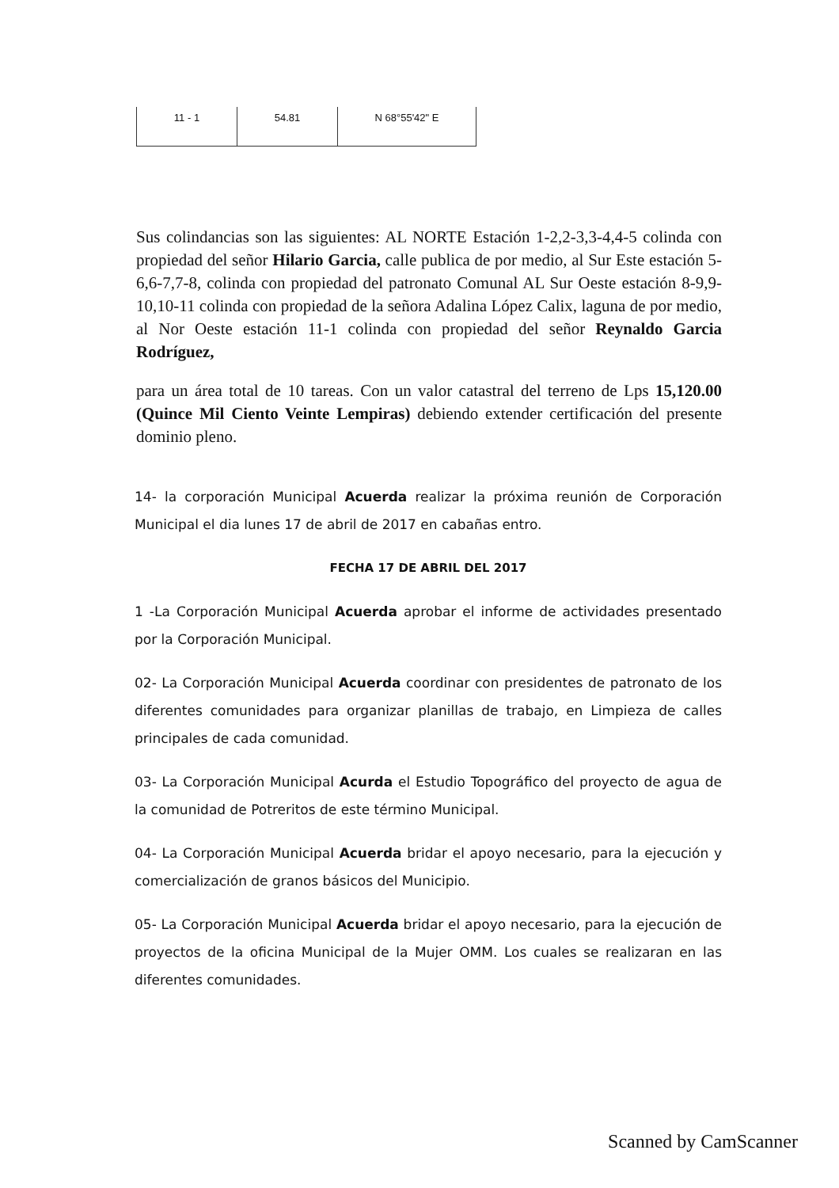| 11 - 1 | 54.81 | N 68°55'42" E |
Sus colindancias son las siguientes: AL NORTE Estación 1-2,2-3,3-4,4-5 colinda con propiedad del señor Hilario Garcia, calle publica de por medio, al Sur Este estación 5-6,6-7,7-8, colinda con propiedad del patronato Comunal AL Sur Oeste estación 8-9,9-10,10-11 colinda con propiedad de la señora Adalina López Calix, laguna de por medio, al Nor Oeste estación 11-1 colinda con propiedad del señor Reynaldo Garcia Rodríguez,
para un área total de 10 tareas. Con un valor catastral del terreno de Lps 15,120.00 (Quince Mil Ciento Veinte Lempiras) debiendo extender certificación del presente dominio pleno.
14- la corporación Municipal Acuerda realizar la próxima reunión de Corporación Municipal el dia lunes 17 de abril de 2017 en cabañas entro.
FECHA 17 DE ABRIL DEL 2017
1 -La Corporación Municipal Acuerda aprobar el informe de actividades presentado por la Corporación Municipal.
02- La Corporación Municipal Acuerda coordinar con presidentes de patronato de los diferentes comunidades para organizar planillas de trabajo, en Limpieza de calles principales de cada comunidad.
03- La Corporación Municipal Acurda el Estudio Topográfico del proyecto de agua de la comunidad de Potreritos de este término Municipal.
04- La Corporación Municipal Acuerda bridar el apoyo necesario, para la ejecución y comercialización de granos básicos del Municipio.
05- La Corporación Municipal Acuerda bridar el apoyo necesario, para la ejecución de proyectos de la oficina Municipal de la Mujer OMM. Los cuales se realizaran en las diferentes comunidades.
Scanned by CamScanner